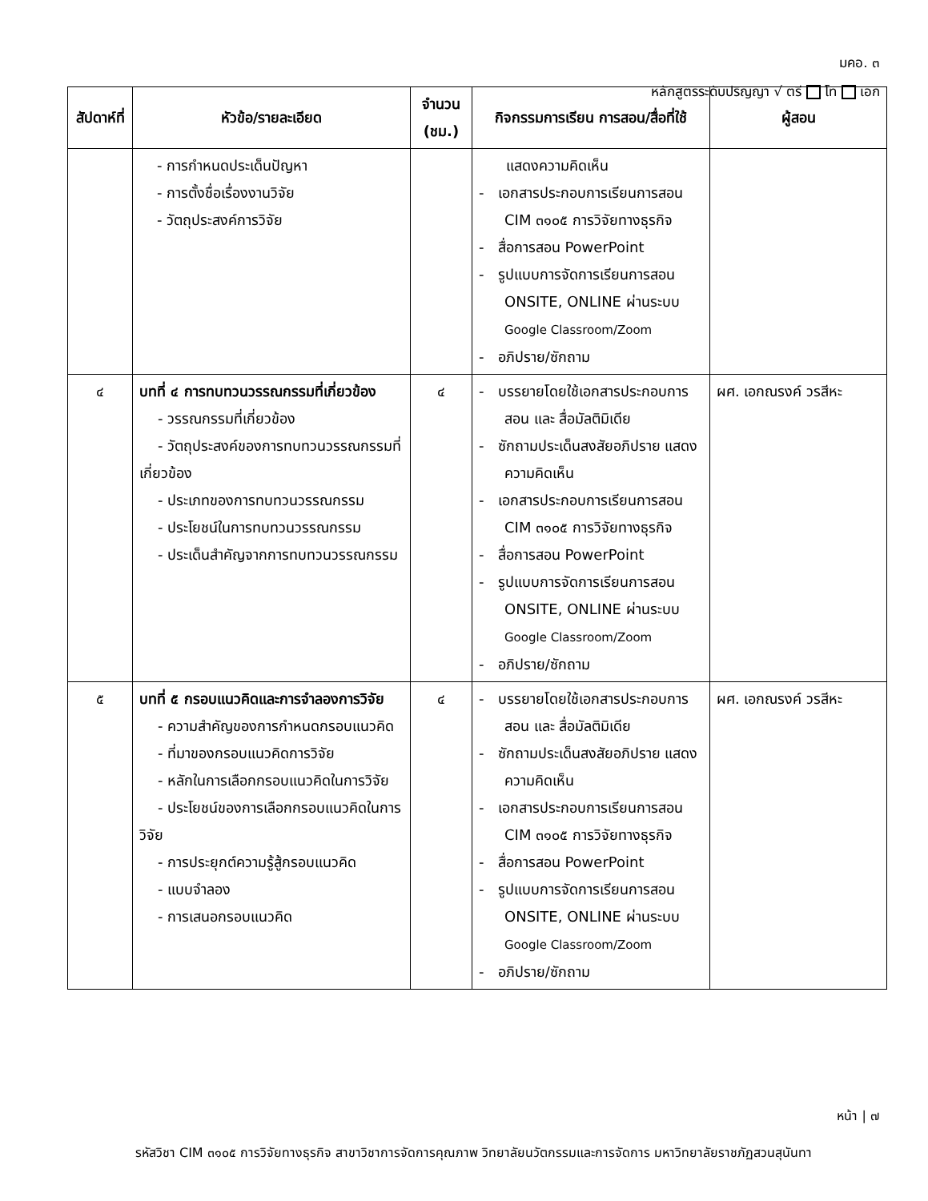มคอ. ๓
หลักสูตรระดับปริญญา √ ตรี โท เอก
| สัปดาห์ที่ | หัวข้อ/รายละเอียด | จำนวน (ชม.) | กิจกรรมการเรียน การสอน/สื่อที่ใช้ | ผู้สอน |
| --- | --- | --- | --- | --- |
| | - การกำหนดประเด็นปัญหา - การตั้งชื่อเรื่องงานวิจัย - วัตถุประสงค์การวิจัย | | แสดงความคิดเห็น - เอกสารประกอบการเรียนการสอน CIM ๓๑๐๕ การวิจัยทางธุรกิจ - สื่อการสอน PowerPoint - รูปแบบการจัดการเรียนการสอน ONSITE, ONLINE ผ่านระบบ Google Classroom/Zoom - อภิปราย/ซักถาม | |
| ๔ | บทที่ ๔ การทบทวนวรรณกรรมที่เกี่ยวข้อง - วรรณกรรมที่เกี่ยวข้อง - วัตถุประสงค์ของการทบทวนวรรณกรรมที่เกี่ยวข้อง - ประเภทของการทบทวนวรรณกรรม - ประโยชน์ในการทบทวนวรรณกรรม - ประเด็นสำคัญจากการทบทวนวรรณกรรม | ๔ | - บรรยายโดยใช้เอกสารประกอบการสอน และ สื่อมัลติมิเดีย - ซักถามประเด็นสงสัยอภิปราย แสดงความคิดเห็น - เอกสารประกอบการเรียนการสอน CIM ๓๑๐๕ การวิจัยทางธุรกิจ - สื่อการสอน PowerPoint - รูปแบบการจัดการเรียนการสอน ONSITE, ONLINE ผ่านระบบ Google Classroom/Zoom - อภิปราย/ซักถาม | ผศ. เอกณรงค์ วรสีหะ |
| ๕ | บทที่ ๕ กรอบแนวคิดและการจำลองการวิจัย - ความสำคัญของการกำหนดกรอบแนวคิด - ที่มาของกรอบแนวคิดการวิจัย - หลักในการเลือกกรอบแนวคิดในการวิจัย - ประโยชน์ของการเลือกกรอบแนวคิดในการวิจัย - การประยุกต์ความรู้สู้กรอบแนวคิด - แบบจำลอง - การเสนอกรอบแนวคิด | ๔ | - บรรยายโดยใช้เอกสารประกอบการสอน และ สื่อมัลติมิเดีย - ซักถามประเด็นสงสัยอภิปราย แสดงความคิดเห็น - เอกสารประกอบการเรียนการสอน CIM ๓๑๐๕ การวิจัยทางธุรกิจ - สื่อการสอน PowerPoint - รูปแบบการจัดการเรียนการสอน ONSITE, ONLINE ผ่านระบบ Google Classroom/Zoom - อภิปราย/ซักถาม | ผศ. เอกณรงค์ วรสีหะ |
หน้า | ๗
รหัสวิชา CIM ๓๑๐๕ การวิจัยทางธุรกิจ สาขาวิชาการจัดการคุณภาพ วิทยาลัยนวัตกรรมและการจัดการ มหาวิทยาลัยราชภัฏสวนสุนันทา